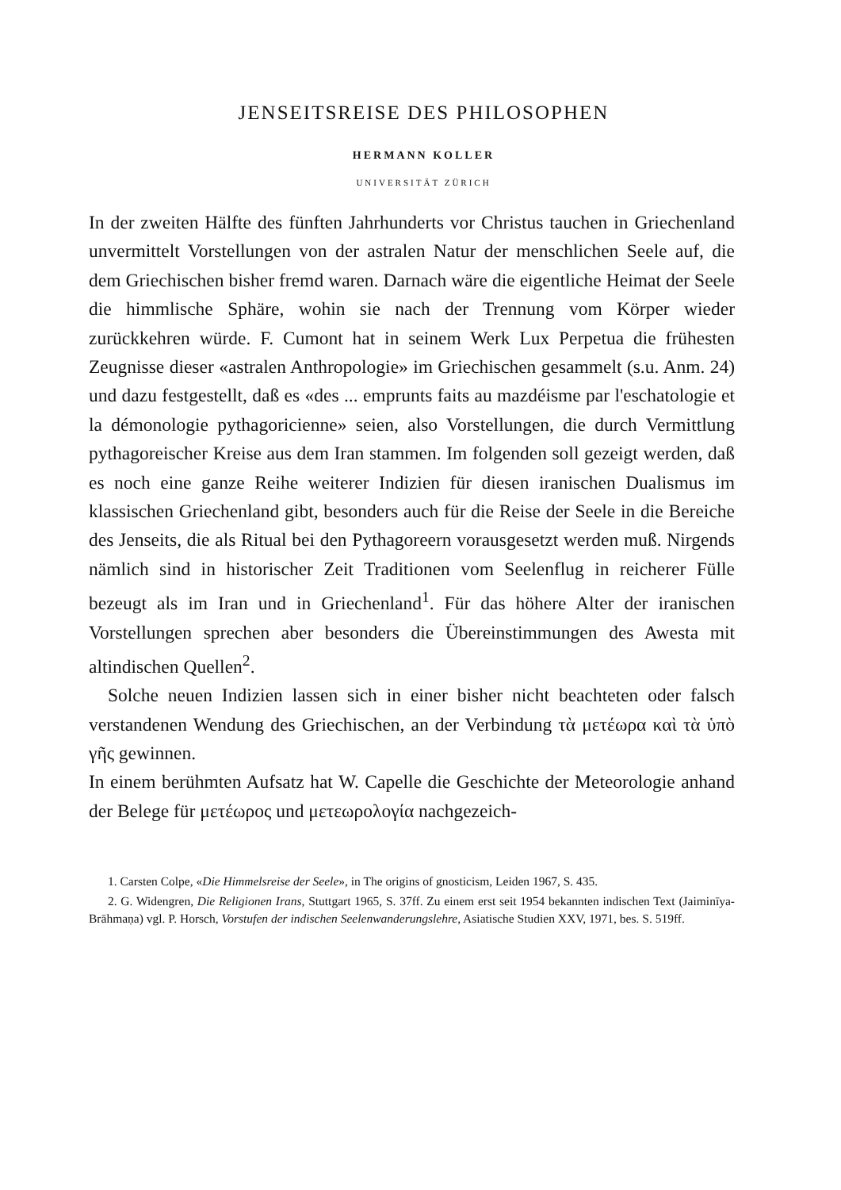JENSEITSREISE DES PHILOSOPHEN
HERMANN KOLLER
UNIVERSITÄT ZÜRICH
In der zweiten Hälfte des fünften Jahrhunderts vor Christus tauchen in Griechenland unvermittelt Vorstellungen von der astralen Natur der menschlichen Seele auf, die dem Griechischen bisher fremd waren. Darnach wäre die eigentliche Heimat der Seele die himmlische Sphäre, wohin sie nach der Trennung vom Körper wieder zurückkehren würde. F. Cumont hat in seinem Werk Lux Perpetua die frühesten Zeugnisse dieser «astralen Anthropologie» im Griechischen gesammelt (s.u. Anm. 24) und dazu festgestellt, daß es «des ... emprunts faits au mazdéisme par l'eschatologie et la démonologie pythagoricienne» seien, also Vorstellungen, die durch Vermittlung pythagoreischer Kreise aus dem Iran stammen. Im folgenden soll gezeigt werden, daß es noch eine ganze Reihe weiterer Indizien für diesen iranischen Dualismus im klassischen Griechenland gibt, besonders auch für die Reise der Seele in die Bereiche des Jenseits, die als Ritual bei den Pythagoreern vorausgesetzt werden muß. Nirgends nämlich sind in historischer Zeit Traditionen vom Seelenflug in reicherer Fülle bezeugt als im Iran und in Griechenland<sup>1</sup>. Für das höhere Alter der iranischen Vorstellungen sprechen aber besonders die Übereinstimmungen des Awesta mit altindischen Quellen<sup>2</sup>.
Solche neuen Indizien lassen sich in einer bisher nicht beachteten oder falsch verstandenen Wendung des Griechischen, an der Verbindung τὰ μετέωρα καὶ τὰ ὑπὸ γῆς gewinnen.
In einem berühmten Aufsatz hat W. Capelle die Geschichte der Meteorologie anhand der Belege für μετέωρος und μετεωρολογία nachgezeich-
1. Carsten Colpe, «Die Himmelsreise der Seele», in The origins of gnosticism, Leiden 1967, S. 435.
2. G. Widengren, Die Religionen Irans, Stuttgart 1965, S. 37ff. Zu einem erst seit 1954 bekannten indischen Text (Jaiminīya-Brāhmaṇa) vgl. P. Horsch, Vorstufen der indischen Seelenwanderungslehre, Asiatische Studien XXV, 1971, bes. S. 519ff.